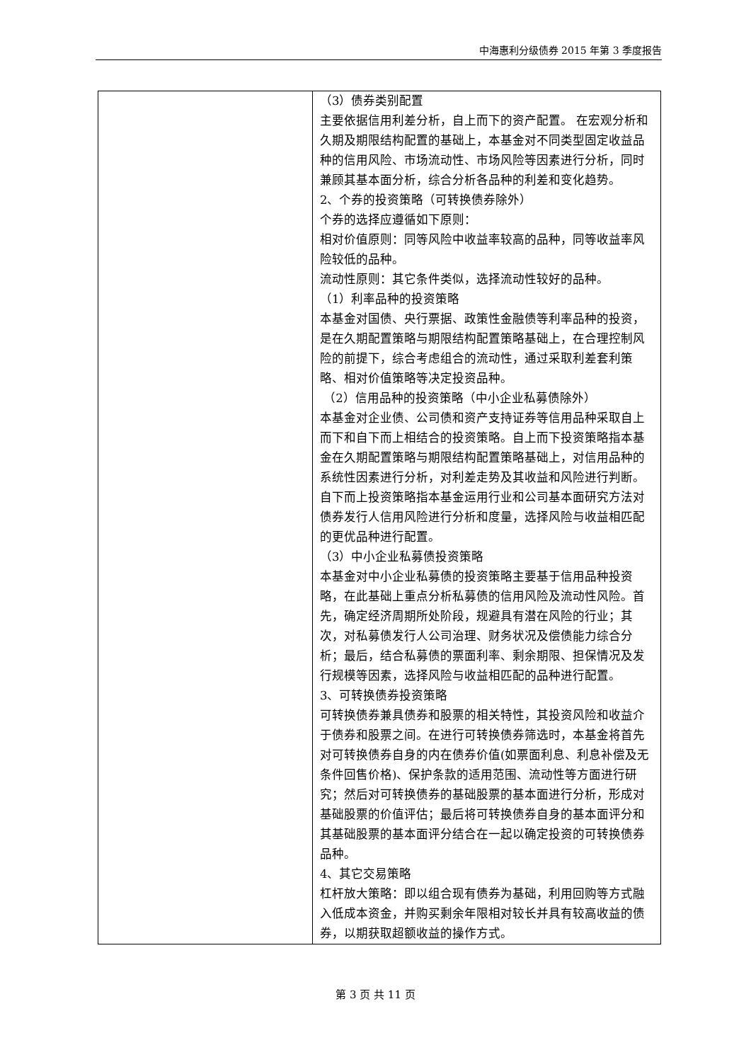中海惠利分级债券 2015 年第 3 季度报告
| | （3）债券类别配置 主要依据信用利差分析，自上而下的资产配置。 在宏观分析和久期及期限结构配置的基础上，本基金对不同类型固定收益品种的信用风险、市场流动性、市场风险等因素进行分析，同时兼顾其基本面分析，综合分析各品种的利差和变化趋势。 2、个券的投资策略（可转换债券除外） 个券的选择应遵循如下原则： 相对价值原则：同等风险中收益率较高的品种，同等收益率风险较低的品种。 流动性原则：其它条件类似，选择流动性较好的品种。 （1）利率品种的投资策略 本基金对国债、央行票据、政策性金融债等利率品种的投资，是在久期配置策略与期限结构配置策略基础上，在合理控制风险的前提下，综合考虑组合的流动性，通过采取利差套利策略、相对价值策略等决定投资品种。 （2）信用品种的投资策略（中小企业私募债除外） 本基金对企业债、公司债和资产支持证券等信用品种采取自上而下和自下而上相结合的投资策略。自上而下投资策略指本基金在久期配置策略与期限结构配置策略基础上，对信用品种的系统性因素进行分析，对利差走势及其收益和风险进行判断。自下而上投资策略指本基金运用行业和公司基本面研究方法对债券发行人信用风险进行分析和度量，选择风险与收益相匹配的更优品种进行配置。 （3）中小企业私募债投资策略 本基金对中小企业私募债的投资策略主要基于信用品种投资略，在此基础上重点分析私募债的信用风险及流动性风险。首先，确定经济周期所处阶段，规避具有潜在风险的行业；其次，对私募债发行人公司治理、财务状况及偿债能力综合分析；最后，结合私募债的票面利率、剩余期限、担保情况及发行规模等因素，选择风险与收益相匹配的品种进行配置。 3、可转换债券投资策略 可转换债券兼具债券和股票的相关特性，其投资风险和收益介于债券和股票之间。在进行可转换债券筛选时，本基金将首先对可转换债券自身的内在债券价值(如票面利息、利息补偿及无条件回售价格)、保护条款的适用范围、流动性等方面进行研究；然后对可转换债券的基础股票的基本面进行分析，形成对基础股票的价值评估；最后将可转换债券自身的基本面评分和其基础股票的基本面评分结合在一起以确定投资的可转换债券品种。 4、其它交易策略 杠杆放大策略：即以组合现有债券为基础，利用回购等方式融入低成本资金，并购买剩余年限相对较长并具有较高收益的债券，以期获取超额收益的操作方式。 |
第 3 页 共 11 页